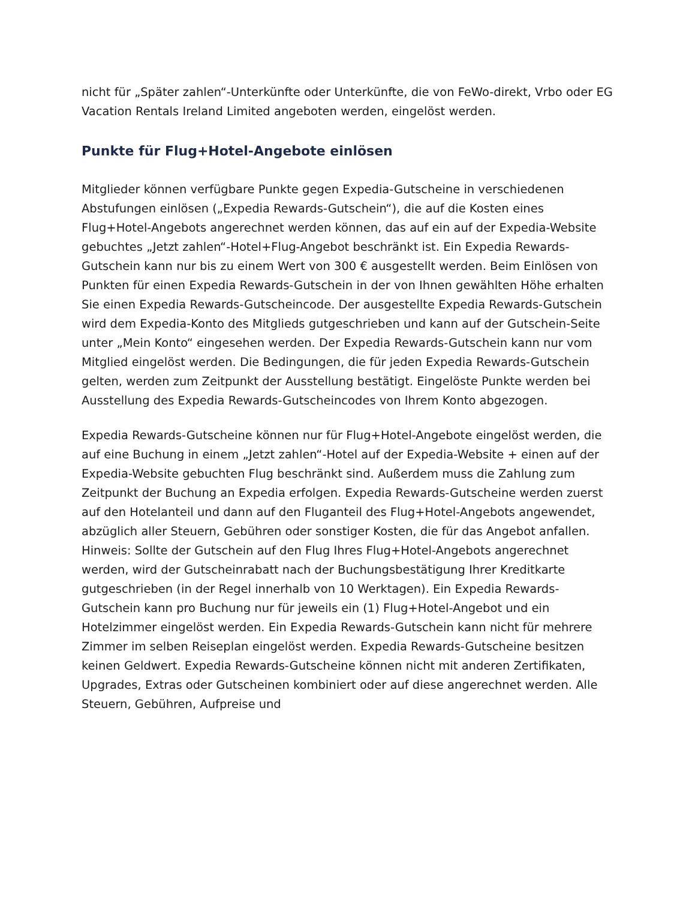nicht für „Später zahlen“-Unterkünfte oder Unterkünfte, die von FeWo-direkt, Vrbo oder EG Vacation Rentals Ireland Limited angeboten werden, eingelöst werden.
Punkte für Flug+Hotel-Angebote einlösen
Mitglieder können verfügbare Punkte gegen Expedia-Gutscheine in verschiedenen Abstufungen einlösen („Expedia Rewards-Gutschein“), die auf die Kosten eines Flug+Hotel-Angebots angerechnet werden können, das auf ein auf der Expedia-Website gebuchtes „Jetzt zahlen“-Hotel+Flug-Angebot beschränkt ist. Ein Expedia Rewards-Gutschein kann nur bis zu einem Wert von 300 € ausgestellt werden. Beim Einlösen von Punkten für einen Expedia Rewards-Gutschein in der von Ihnen gewählten Höhe erhalten Sie einen Expedia Rewards-Gutscheincode. Der ausgestellte Expedia Rewards-Gutschein wird dem Expedia-Konto des Mitglieds gutgeschrieben und kann auf der Gutschein-Seite unter „Mein Konto“ eingesehen werden. Der Expedia Rewards-Gutschein kann nur vom Mitglied eingelöst werden. Die Bedingungen, die für jeden Expedia Rewards-Gutschein gelten, werden zum Zeitpunkt der Ausstellung bestätigt. Eingelöste Punkte werden bei Ausstellung des Expedia Rewards-Gutscheincodes von Ihrem Konto abgezogen.
Expedia Rewards-Gutscheine können nur für Flug+Hotel-Angebote eingelöst werden, die auf eine Buchung in einem „Jetzt zahlen“-Hotel auf der Expedia-Website + einen auf der Expedia-Website gebuchten Flug beschränkt sind. Außerdem muss die Zahlung zum Zeitpunkt der Buchung an Expedia erfolgen. Expedia Rewards-Gutscheine werden zuerst auf den Hotelanteil und dann auf den Fluganteil des Flug+Hotel-Angebots angewendet, abzüglich aller Steuern, Gebühren oder sonstiger Kosten, die für das Angebot anfallen. Hinweis: Sollte der Gutschein auf den Flug Ihres Flug+Hotel-Angebots angerechnet werden, wird der Gutscheinrabatt nach der Buchungsbestätigung Ihrer Kreditkarte gutgeschrieben (in der Regel innerhalb von 10 Werktagen). Ein Expedia Rewards-Gutschein kann pro Buchung nur für jeweils ein (1) Flug+Hotel-Angebot und ein Hotelzimmer eingelöst werden. Ein Expedia Rewards-Gutschein kann nicht für mehrere Zimmer im selben Reiseplan eingelöst werden. Expedia Rewards-Gutscheine besitzen keinen Geldwert. Expedia Rewards-Gutscheine können nicht mit anderen Zertifikaten, Upgrades, Extras oder Gutscheinen kombiniert oder auf diese angerechnet werden. Alle Steuern, Gebühren, Aufpreise und